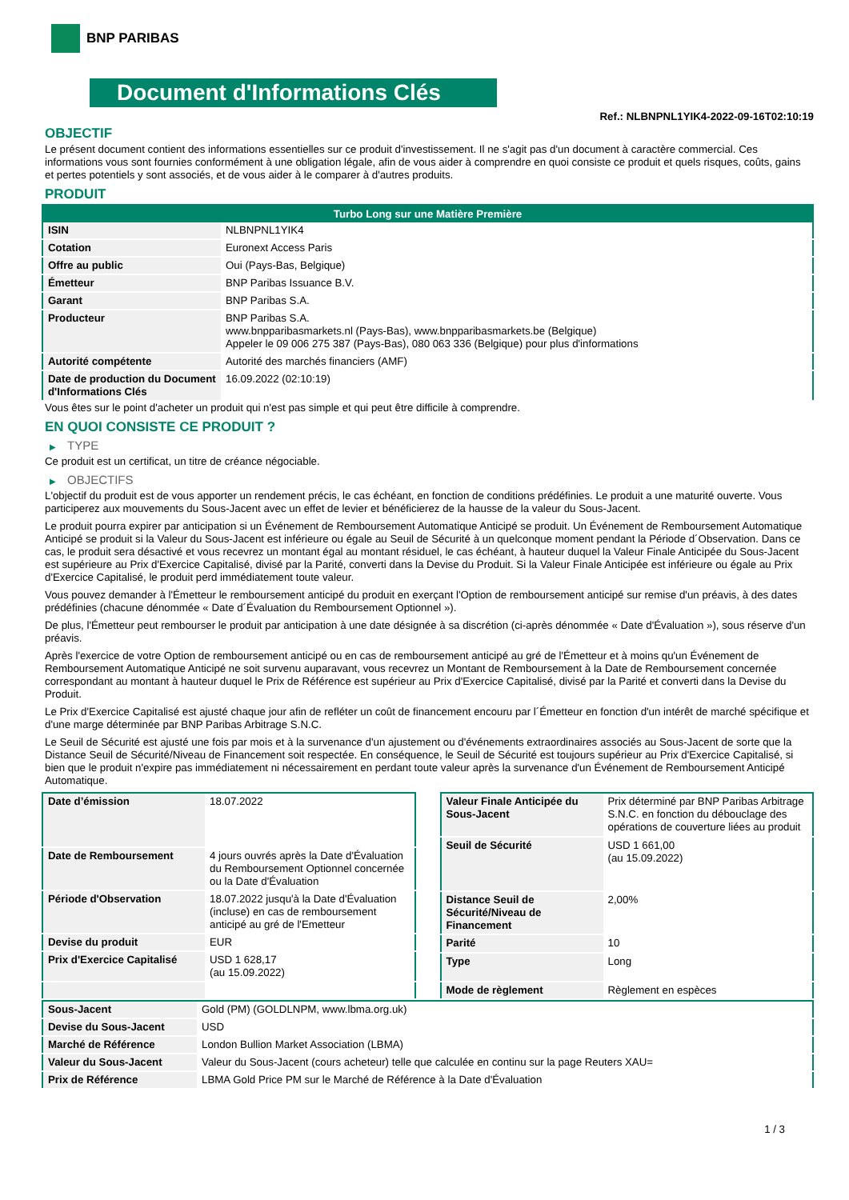BNP PARIBAS
Document d'Informations Clés
Ref.: NLBNPNL1YIK4-2022-09-16T02:10:19
OBJECTIF
Le présent document contient des informations essentielles sur ce produit d'investissement. Il ne s'agit pas d'un document à caractère commercial. Ces informations vous sont fournies conformément à une obligation légale, afin de vous aider à comprendre en quoi consiste ce produit et quels risques, coûts, gains et pertes potentiels y sont associés, et de vous aider à le comparer à d'autres produits.
PRODUIT
| Turbo Long sur une Matière Première | |
| --- | --- |
| ISIN | NLBNPNL1YIK4 |
| Cotation | Euronext Access Paris |
| Offre au public | Oui (Pays-Bas, Belgique) |
| Émetteur | BNP Paribas Issuance B.V. |
| Garant | BNP Paribas S.A. |
| Producteur | BNP Paribas S.A. www.bnpparibasmarkets.nl (Pays-Bas), www.bnpparibasmarkets.be (Belgique) Appeler le 09 006 275 387 (Pays-Bas), 080 063 336 (Belgique) pour plus d'informations |
| Autorité compétente | Autorité des marchés financiers (AMF) |
| Date de production du Document d'Informations Clés | 16.09.2022 (02:10:19) |
Vous êtes sur le point d'acheter un produit qui n'est pas simple et qui peut être difficile à comprendre.
EN QUOI CONSISTE CE PRODUIT ?
▶ TYPE
Ce produit est un certificat, un titre de créance négociable.
▶ OBJECTIFS
L'objectif du produit est de vous apporter un rendement précis, le cas échéant, en fonction de conditions prédéfinies. Le produit a une maturité ouverte. Vous participerez aux mouvements du Sous-Jacent avec un effet de levier et bénéficierez de la hausse de la valeur du Sous-Jacent.
Le produit pourra expirer par anticipation si un Événement de Remboursement Automatique Anticipé se produit. Un Événement de Remboursement Automatique Anticipé se produit si la Valeur du Sous-Jacent est inférieure ou égale au Seuil de Sécurité à un quelconque moment pendant la Période d´Observation. Dans ce cas, le produit sera désactivé et vous recevrez un montant égal au montant résiduel, le cas échéant, à hauteur duquel la Valeur Finale Anticipée du Sous-Jacent est supérieure au Prix d'Exercice Capitalisé, divisé par la Parité, converti dans la Devise du Produit. Si la Valeur Finale Anticipée est inférieure ou égale au Prix d'Exercice Capitalisé, le produit perd immédiatement toute valeur.
Vous pouvez demander à l'Émetteur le remboursement anticipé du produit en exerçant l'Option de remboursement anticipé sur remise d'un préavis, à des dates prédéfinies (chacune dénommée « Date d´Évaluation du Remboursement Optionnel »).
De plus, l'Émetteur peut rembourser le produit par anticipation à une date désignée à sa discrétion (ci-après dénommée « Date d'Évaluation »), sous réserve d'un préavis.
Après l'exercice de votre Option de remboursement anticipé ou en cas de remboursement anticipé au gré de l'Émetteur et à moins qu'un Événement de Remboursement Automatique Anticipé ne soit survenu auparavant, vous recevrez un Montant de Remboursement à la Date de Remboursement concernée correspondant au montant à hauteur duquel le Prix de Référence est supérieur au Prix d'Exercice Capitalisé, divisé par la Parité et converti dans la Devise du Produit.
Le Prix d'Exercice Capitalisé est ajusté chaque jour afin de refléter un coût de financement encouru par l´Émetteur en fonction d'un intérêt de marché spécifique et d'une marge déterminée par BNP Paribas Arbitrage S.N.C.
Le Seuil de Sécurité est ajusté une fois par mois et à la survenance d'un ajustement ou d'événements extraordinaires associés au Sous-Jacent de sorte que la Distance Seuil de Sécurité/Niveau de Financement soit respectée. En conséquence, le Seuil de Sécurité est toujours supérieur au Prix d'Exercice Capitalisé, si bien que le produit n'expire pas immédiatement ni nécessairement en perdant toute valeur après la survenance d'un Événement de Remboursement Anticipé Automatique.
| Date d’émission | 18.07.2022 |
| Date de Remboursement | 4 jours ouvrés après la Date d'Évaluation du Remboursement Optionnel concernée ou la Date d'Évaluation |
| Période d'Observation | 18.07.2022 jusqu'à la Date d'Évaluation (incluse) en cas de remboursement anticipé au gré de l'Emetteur |
| Devise du produit | EUR |
| Prix d'Exercice Capitalisé | USD 1 628,17 (au 15.09.2022) |
| Valeur Finale Anticipée du Sous-Jacent | Prix déterminé par BNP Paribas Arbitrage S.N.C. en fonction du débouclage des opérations de couverture liées au produit |
| Seuil de Sécurité | USD 1 661,00 (au 15.09.2022) |
| Distance Seuil de Sécurité/Niveau de Financement | 2,00% |
| Parité | 10 |
| Type | Long |
| Mode de règlement | Règlement en espèces |
| Sous-Jacent | Gold (PM) (GOLDLNPM, www.lbma.org.uk) |
| Devise du Sous-Jacent | USD |
| Marché de Référence | London Bullion Market Association (LBMA) |
| Valeur du Sous-Jacent | Valeur du Sous-Jacent (cours acheteur) telle que calculée en continu sur la page Reuters XAU= |
| Prix de Référence | LBMA Gold Price PM sur le Marché de Référence à la Date d'Évaluation |
1 / 3